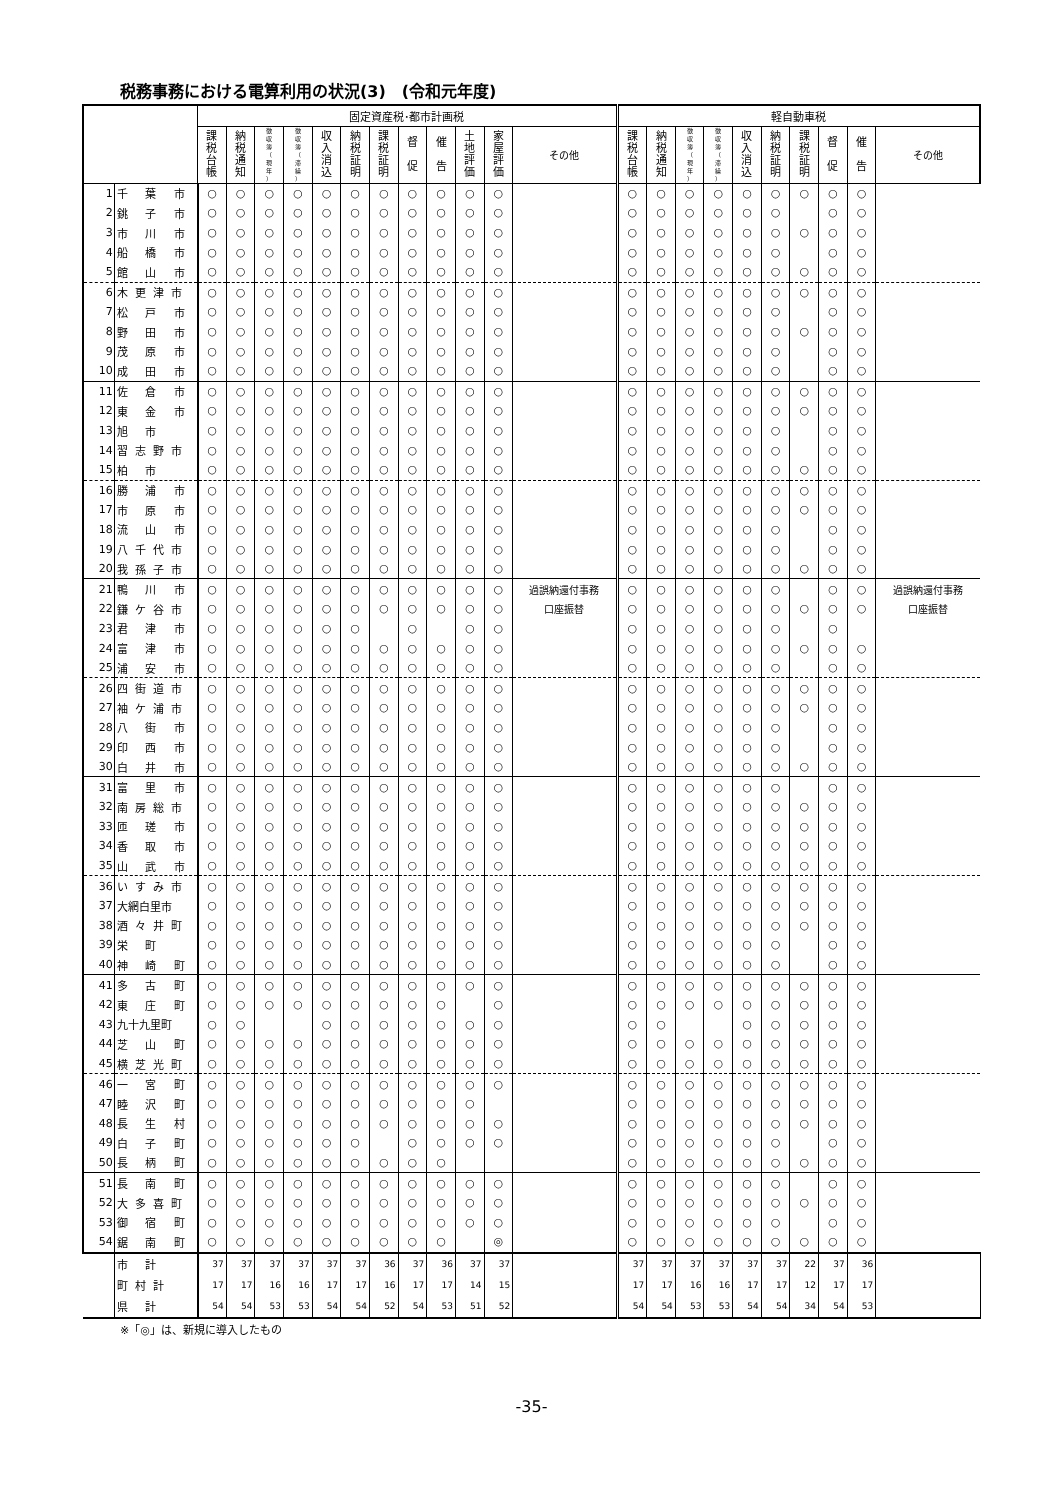税務事務における電算利用の状況(3)　(令和元年度)
| | | 固定資産税･都市計画税 | | | | | | | | | | | | 軽自動車税 | | | | | | | | | |
| --- | --- | --- | --- | --- | --- | --- | --- | --- | --- | --- | --- | --- | --- | --- | --- | --- | --- | --- | --- | --- | --- | --- | --- |
| | | 課 税 台 帳 | 納 税 通 知 | 徴 収 簿 （ 現 年 ） | 徴 収 簿 （ 滞 繰 ） | 収 入 消 込 | 納 税 証 明 | 課 税 証 明 | 督 促 | 催 告 | 土 地 評 価 | 家 屋 評 価 | その他 | 課 税 台 帳 | 納 税 通 知 | 徴 収 簿 （ 現 年 ） | 徴 収 簿 （ 滞 繰 ） | 収 入 消 込 | 納 税 証 明 | 課 税 証 明 | 督 促 | 催 告 | その他 |
| 1 | 千 葉 市 | ○ | ○ | ○ | ○ | ○ | ○ | ○ | ○ | ○ | ○ | ○ | | ○ | ○ | ○ | ○ | ○ | ○ | ○ | ○ | ○ | |
| 2 | 銚 子 市 | ○ | ○ | ○ | ○ | ○ | ○ | ○ | ○ | ○ | ○ | ○ | | ○ | ○ | ○ | ○ | ○ | ○ | | ○ | ○ | |
| 3 | 市 川 市 | ○ | ○ | ○ | ○ | ○ | ○ | ○ | ○ | ○ | ○ | ○ | | ○ | ○ | ○ | ○ | ○ | ○ | ○ | ○ | ○ | |
| 4 | 船 橋 市 | ○ | ○ | ○ | ○ | ○ | ○ | ○ | ○ | ○ | ○ | ○ | | ○ | ○ | ○ | ○ | ○ | ○ | | ○ | ○ | |
| 5 | 館 山 市 | ○ | ○ | ○ | ○ | ○ | ○ | ○ | ○ | ○ | ○ | ○ | | ○ | ○ | ○ | ○ | ○ | ○ | ○ | ○ | ○ | |
| 6 | 木更津市 | ○ | ○ | ○ | ○ | ○ | ○ | ○ | ○ | ○ | ○ | ○ | | ○ | ○ | ○ | ○ | ○ | ○ | ○ | ○ | ○ | |
| 7 | 松 戸 市 | ○ | ○ | ○ | ○ | ○ | ○ | ○ | ○ | ○ | ○ | ○ | | ○ | ○ | ○ | ○ | ○ | ○ | | ○ | ○ | |
| 8 | 野 田 市 | ○ | ○ | ○ | ○ | ○ | ○ | ○ | ○ | ○ | ○ | ○ | | ○ | ○ | ○ | ○ | ○ | ○ | ○ | ○ | ○ | |
| 9 | 茂 原 市 | ○ | ○ | ○ | ○ | ○ | ○ | ○ | ○ | ○ | ○ | ○ | | ○ | ○ | ○ | ○ | ○ | ○ | | ○ | ○ | |
| 10 | 成 田 市 | ○ | ○ | ○ | ○ | ○ | ○ | ○ | ○ | ○ | ○ | ○ | | ○ | ○ | ○ | ○ | ○ | ○ | | ○ | ○ | |
| 11 | 佐 倉 市 | ○ | ○ | ○ | ○ | ○ | ○ | ○ | ○ | ○ | ○ | ○ | | ○ | ○ | ○ | ○ | ○ | ○ | ○ | ○ | ○ | |
| 12 | 東 金 市 | ○ | ○ | ○ | ○ | ○ | ○ | ○ | ○ | ○ | ○ | ○ | | ○ | ○ | ○ | ○ | ○ | ○ | ○ | ○ | ○ | |
| 13 | 旭 市 | ○ | ○ | ○ | ○ | ○ | ○ | ○ | ○ | ○ | ○ | ○ | | ○ | ○ | ○ | ○ | ○ | ○ | | ○ | ○ | |
| 14 | 習志野市 | ○ | ○ | ○ | ○ | ○ | ○ | ○ | ○ | ○ | ○ | ○ | | ○ | ○ | ○ | ○ | ○ | ○ | | ○ | ○ | |
| 15 | 柏 市 | ○ | ○ | ○ | ○ | ○ | ○ | ○ | ○ | ○ | ○ | ○ | | ○ | ○ | ○ | ○ | ○ | ○ | ○ | ○ | ○ | |
| 16 | 勝 浦 市 | ○ | ○ | ○ | ○ | ○ | ○ | ○ | ○ | ○ | ○ | ○ | | ○ | ○ | ○ | ○ | ○ | ○ | ○ | ○ | ○ | |
| 17 | 市 原 市 | ○ | ○ | ○ | ○ | ○ | ○ | ○ | ○ | ○ | ○ | ○ | | ○ | ○ | ○ | ○ | ○ | ○ | ○ | ○ | ○ | |
| 18 | 流 山 市 | ○ | ○ | ○ | ○ | ○ | ○ | ○ | ○ | ○ | ○ | ○ | | ○ | ○ | ○ | ○ | ○ | ○ | | ○ | ○ | |
| 19 | 八千代市 | ○ | ○ | ○ | ○ | ○ | ○ | ○ | ○ | ○ | ○ | ○ | | ○ | ○ | ○ | ○ | ○ | ○ | | ○ | ○ | |
| 20 | 我孫子市 | ○ | ○ | ○ | ○ | ○ | ○ | ○ | ○ | ○ | ○ | ○ | | ○ | ○ | ○ | ○ | ○ | ○ | ○ | ○ | ○ | |
| 21 | 鴨 川 市 | ○ | ○ | ○ | ○ | ○ | ○ | ○ | ○ | ○ | ○ | ○ | 過誤納還付事務 | ○ | ○ | ○ | ○ | ○ | ○ | | ○ | ○ | 過誤納還付事務 |
| 22 | 鎌ケ谷市 | ○ | ○ | ○ | ○ | ○ | ○ | ○ | ○ | ○ | ○ | ○ | 口座振替 | ○ | ○ | ○ | ○ | ○ | ○ | ○ | ○ | ○ | 口座振替 |
| 23 | 君 津 市 | ○ | ○ | ○ | ○ | ○ | ○ | | ○ | | ○ | ○ | | ○ | ○ | ○ | ○ | ○ | ○ | | ○ | | |
| 24 | 富 津 市 | ○ | ○ | ○ | ○ | ○ | ○ | ○ | ○ | ○ | ○ | ○ | | ○ | ○ | ○ | ○ | ○ | ○ | ○ | ○ | ○ | |
| 25 | 浦 安 市 | ○ | ○ | ○ | ○ | ○ | ○ | ○ | ○ | ○ | ○ | ○ | | ○ | ○ | ○ | ○ | ○ | ○ | | ○ | ○ | |
| 26 | 四街道市 | ○ | ○ | ○ | ○ | ○ | ○ | ○ | ○ | ○ | ○ | ○ | | ○ | ○ | ○ | ○ | ○ | ○ | ○ | ○ | ○ | |
| 27 | 袖ケ浦市 | ○ | ○ | ○ | ○ | ○ | ○ | ○ | ○ | ○ | ○ | ○ | | ○ | ○ | ○ | ○ | ○ | ○ | ○ | ○ | ○ | |
| 28 | 八 街 市 | ○ | ○ | ○ | ○ | ○ | ○ | ○ | ○ | ○ | ○ | ○ | | ○ | ○ | ○ | ○ | ○ | ○ | | ○ | ○ | |
| 29 | 印 西 市 | ○ | ○ | ○ | ○ | ○ | ○ | ○ | ○ | ○ | ○ | ○ | | ○ | ○ | ○ | ○ | ○ | ○ | | ○ | ○ | |
| 30 | 白 井 市 | ○ | ○ | ○ | ○ | ○ | ○ | ○ | ○ | ○ | ○ | ○ | | ○ | ○ | ○ | ○ | ○ | ○ | ○ | ○ | ○ | |
| 31 | 富 里 市 | ○ | ○ | ○ | ○ | ○ | ○ | ○ | ○ | ○ | ○ | ○ | | ○ | ○ | ○ | ○ | ○ | ○ | | ○ | ○ | |
| 32 | 南房総市 | ○ | ○ | ○ | ○ | ○ | ○ | ○ | ○ | ○ | ○ | ○ | | ○ | ○ | ○ | ○ | ○ | ○ | ○ | ○ | ○ | |
| 33 | 匝 瑳 市 | ○ | ○ | ○ | ○ | ○ | ○ | ○ | ○ | ○ | ○ | ○ | | ○ | ○ | ○ | ○ | ○ | ○ | ○ | ○ | ○ | |
| 34 | 香 取 市 | ○ | ○ | ○ | ○ | ○ | ○ | ○ | ○ | ○ | ○ | ○ | | ○ | ○ | ○ | ○ | ○ | ○ | ○ | ○ | ○ | |
| 35 | 山 武 市 | ○ | ○ | ○ | ○ | ○ | ○ | ○ | ○ | ○ | ○ | ○ | | ○ | ○ | ○ | ○ | ○ | ○ | ○ | ○ | ○ | |
| 36 | いすみ市 | ○ | ○ | ○ | ○ | ○ | ○ | ○ | ○ | ○ | ○ | ○ | | ○ | ○ | ○ | ○ | ○ | ○ | ○ | ○ | ○ | |
| 37 | 大網白里市 | ○ | ○ | ○ | ○ | ○ | ○ | ○ | ○ | ○ | ○ | ○ | | ○ | ○ | ○ | ○ | ○ | ○ | ○ | ○ | ○ | |
| 38 | 酒々井町 | ○ | ○ | ○ | ○ | ○ | ○ | ○ | ○ | ○ | ○ | ○ | | ○ | ○ | ○ | ○ | ○ | ○ | ○ | ○ | ○ | |
| 39 | 栄 町 | ○ | ○ | ○ | ○ | ○ | ○ | ○ | ○ | ○ | ○ | ○ | | ○ | ○ | ○ | ○ | ○ | ○ | | ○ | ○ | |
| 40 | 神 崎 町 | ○ | ○ | ○ | ○ | ○ | ○ | ○ | ○ | ○ | ○ | ○ | | ○ | ○ | ○ | ○ | ○ | ○ | | ○ | ○ | |
| 41 | 多 古 町 | ○ | ○ | ○ | ○ | ○ | ○ | ○ | ○ | ○ | ○ | ○ | | ○ | ○ | ○ | ○ | ○ | ○ | ○ | ○ | ○ | |
| 42 | 東 庄 町 | ○ | ○ | ○ | ○ | ○ | ○ | ○ | ○ | ○ | | ○ | | ○ | ○ | ○ | ○ | ○ | ○ | ○ | ○ | ○ | |
| 43 | 九十九里町 | ○ | ○ | | | ○ | ○ | ○ | ○ | ○ | ○ | ○ | | ○ | ○ | | | ○ | ○ | ○ | ○ | ○ | |
| 44 | 芝 山 町 | ○ | ○ | ○ | ○ | ○ | ○ | ○ | ○ | ○ | ○ | ○ | | ○ | ○ | ○ | ○ | ○ | ○ | ○ | ○ | ○ | |
| 45 | 横芝光町 | ○ | ○ | ○ | ○ | ○ | ○ | ○ | ○ | ○ | ○ | ○ | | ○ | ○ | ○ | ○ | ○ | ○ | ○ | ○ | ○ | |
| 46 | 一 宮 町 | ○ | ○ | ○ | ○ | ○ | ○ | ○ | ○ | ○ | ○ | ○ | | ○ | ○ | ○ | ○ | ○ | ○ | ○ | ○ | ○ | |
| 47 | 睦 沢 町 | ○ | ○ | ○ | ○ | ○ | ○ | ○ | ○ | ○ | ○ | | | ○ | ○ | ○ | ○ | ○ | ○ | ○ | ○ | ○ | |
| 48 | 長 生 村 | ○ | ○ | ○ | ○ | ○ | ○ | ○ | ○ | ○ | ○ | ○ | | ○ | ○ | ○ | ○ | ○ | ○ | ○ | ○ | ○ | |
| 49 | 白 子 町 | ○ | ○ | ○ | ○ | ○ | ○ | | ○ | ○ | ○ | ○ | | ○ | ○ | ○ | ○ | ○ | ○ | | ○ | ○ | |
| 50 | 長 柄 町 | ○ | ○ | ○ | ○ | ○ | ○ | ○ | ○ | ○ | | | | ○ | ○ | ○ | ○ | ○ | ○ | ○ | ○ | ○ | |
| 51 | 長 南 町 | ○ | ○ | ○ | ○ | ○ | ○ | ○ | ○ | ○ | ○ | ○ | | ○ | ○ | ○ | ○ | ○ | ○ | | ○ | ○ | |
| 52 | 大多喜町 | ○ | ○ | ○ | ○ | ○ | ○ | ○ | ○ | ○ | ○ | ○ | | ○ | ○ | ○ | ○ | ○ | ○ | ○ | ○ | ○ | |
| 53 | 御 宿 町 | ○ | ○ | ○ | ○ | ○ | ○ | ○ | ○ | ○ | ○ | ○ | | ○ | ○ | ○ | ○ | ○ | ○ | | ○ | ○ | |
| 54 | 鋸 南 町 | ○ | ○ | ○ | ○ | ○ | ○ | ○ | ○ | ○ | | ◎ | | ○ | ○ | ○ | ○ | ○ | ○ | ○ | ○ | ○ | |
| | 市 計 | 37 | 37 | 37 | 37 | 37 | 37 | 36 | 37 | 36 | 37 | 37 | | 37 | 37 | 37 | 37 | 37 | 37 | 22 | 37 | 36 | |
| | 町村計 | 17 | 17 | 16 | 16 | 17 | 17 | 16 | 17 | 17 | 14 | 15 | | 17 | 17 | 16 | 16 | 17 | 17 | 12 | 17 | 17 | |
| | 県 計 | 54 | 54 | 53 | 53 | 54 | 54 | 52 | 54 | 53 | 51 | 52 | | 54 | 54 | 53 | 53 | 54 | 54 | 34 | 54 | 53 | |
※「◎」は、新規に導入したもの
-35-